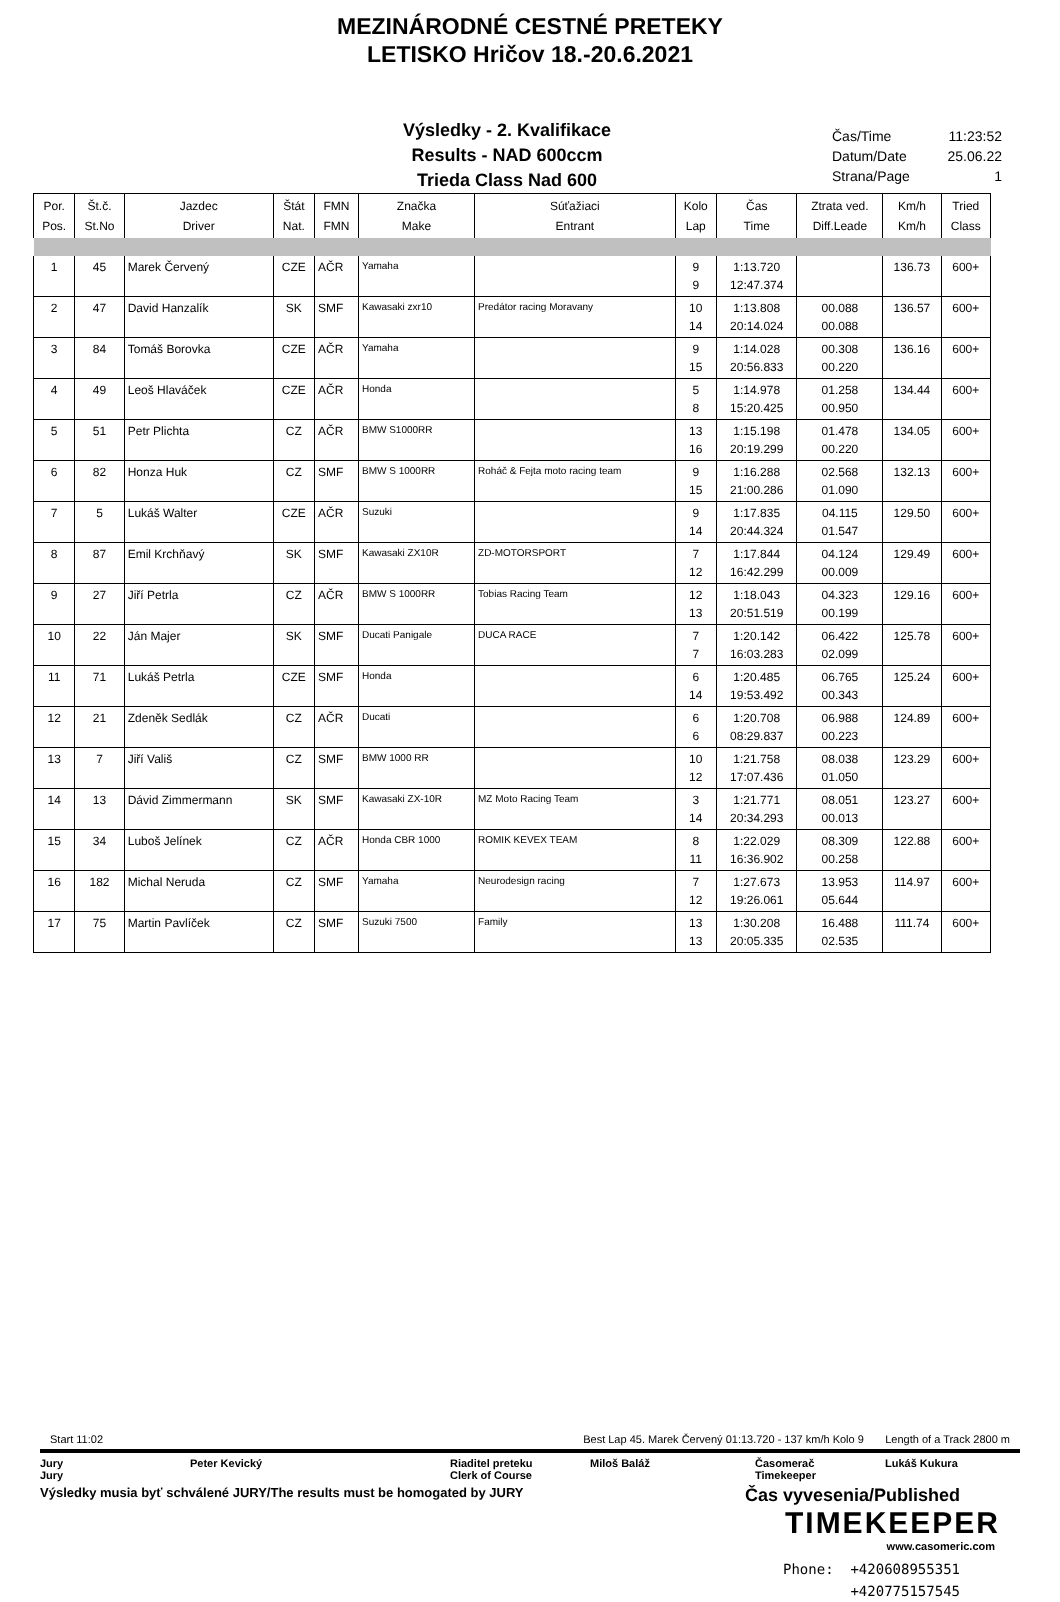MEZINÁRODNÉ CESTNÉ PRETEKY
LETISKO Hričov 18.-20.6.2021
Výsledky - 2. Kvalifikace
Results - NAD 600ccm
Trieda Class Nad 600
Čas/Time 11:23:52
Datum/Date 25.06.22
Strana/Page 1
| Por. Pos. | Št.č. St.No | Jazdec Driver | Štát Nat. | FMN FMN | Značka Make | Súťažiaci Entrant | Kolo Lap | Čas Time | Ztrata ved. Diff.Leade | Km/h Km/h | Tried Class |
| --- | --- | --- | --- | --- | --- | --- | --- | --- | --- | --- | --- |
| 1 | 45 | Marek Červený | CZE | AČR | Yamaha | | 9 | 1:13.720 | | 136.73 | 600+ |
| | | | | | | | 9 | 12:47.374 | | | |
| 2 | 47 | David Hanzalík | SK | SMF | Kawasaki zxr10 | Predátor racing Moravany | 10 | 1:13.808 | 00.088 | 136.57 | 600+ |
| | | | | | | | 14 | 20:14.024 | 00.088 | | |
| 3 | 84 | Tomáš Borovka | CZE | AČR | Yamaha | | 9 | 1:14.028 | 00.308 | 136.16 | 600+ |
| | | | | | | | 15 | 20:56.833 | 00.220 | | |
| 4 | 49 | Leoš Hlaváček | CZE | AČR | Honda | | 5 | 1:14.978 | 01.258 | 134.44 | 600+ |
| | | | | | | | 8 | 15:20.425 | 00.950 | | |
| 5 | 51 | Petr Plichta | CZ | AČR | BMW S1000RR | | 13 | 1:15.198 | 01.478 | 134.05 | 600+ |
| | | | | | | | 16 | 20:19.299 | 00.220 | | |
| 6 | 82 | Honza Huk | CZ | SMF | BMW S 1000RR | Roháč & Fejta moto racing team | 9 | 1:16.288 | 02.568 | 132.13 | 600+ |
| | | | | | | | 15 | 21:00.286 | 01.090 | | |
| 7 | 5 | Lukáš Walter | CZE | AČR | Suzuki | | 9 | 1:17.835 | 04.115 | 129.50 | 600+ |
| | | | | | | | 14 | 20:44.324 | 01.547 | | |
| 8 | 87 | Emil Krchňavý | SK | SMF | Kawasaki ZX10R | ZD-MOTORSPORT | 7 | 1:17.844 | 04.124 | 129.49 | 600+ |
| | | | | | | | 12 | 16:42.299 | 00.009 | | |
| 9 | 27 | Jiří Petrla | CZ | AČR | BMW S 1000RR | Tobias Racing Team | 12 | 1:18.043 | 04.323 | 129.16 | 600+ |
| | | | | | | | 13 | 20:51.519 | 00.199 | | |
| 10 | 22 | Ján Majer | SK | SMF | Ducati Panigale | DUCA RACE | 7 | 1:20.142 | 06.422 | 125.78 | 600+ |
| | | | | | | | 7 | 16:03.283 | 02.099 | | |
| 11 | 71 | Lukáš Petrla | CZE | SMF | Honda | | 6 | 1:20.485 | 06.765 | 125.24 | 600+ |
| | | | | | | | 14 | 19:53.492 | 00.343 | | |
| 12 | 21 | Zdeněk Sedlák | CZ | AČR | Ducati | | 6 | 1:20.708 | 06.988 | 124.89 | 600+ |
| | | | | | | | 6 | 08:29.837 | 00.223 | | |
| 13 | 7 | Jiří Vališ | CZ | SMF | BMW 1000 RR | | 10 | 1:21.758 | 08.038 | 123.29 | 600+ |
| | | | | | | | 12 | 17:07.436 | 01.050 | | |
| 14 | 13 | Dávid Zimmermann | SK | SMF | Kawasaki ZX-10R | MZ Moto Racing Team | 3 | 1:21.771 | 08.051 | 123.27 | 600+ |
| | | | | | | | 14 | 20:34.293 | 00.013 | | |
| 15 | 34 | Luboš Jelínek | CZ | AČR | Honda CBR 1000 | ROMIK KEVEX TEAM | 8 | 1:22.029 | 08.309 | 122.88 | 600+ |
| | | | | | | | 11 | 16:36.902 | 00.258 | | |
| 16 | 182 | Michal Neruda | CZ | SMF | Yamaha | Neurodesign racing | 7 | 1:27.673 | 13.953 | 114.97 | 600+ |
| | | | | | | | 12 | 19:26.061 | 05.644 | | |
| 17 | 75 | Martin Pavlíček | CZ | SMF | Suzuki 7500 | Family | 13 | 1:30.208 | 16.488 | 111.74 | 600+ |
| | | | | | | | 13 | 20:05.335 | 02.535 | | |
Start 11:02 Best Lap 45. Marek Červený 01:13.720 - 137 km/h Kolo 9 Length of a Track 2800 m
Jury Peter Kevický Riaditel preteku Miloš Baláž Časomerač Lukáš Kukura Jury Clerk of Course Timekeeper
Výsledky musia byť schválené JURY/The results must be homogated by JURY Čas vyvesenia/Published
TIMEKEEPER
www.casomeric.com
Phone: +420608955351
+420775157545